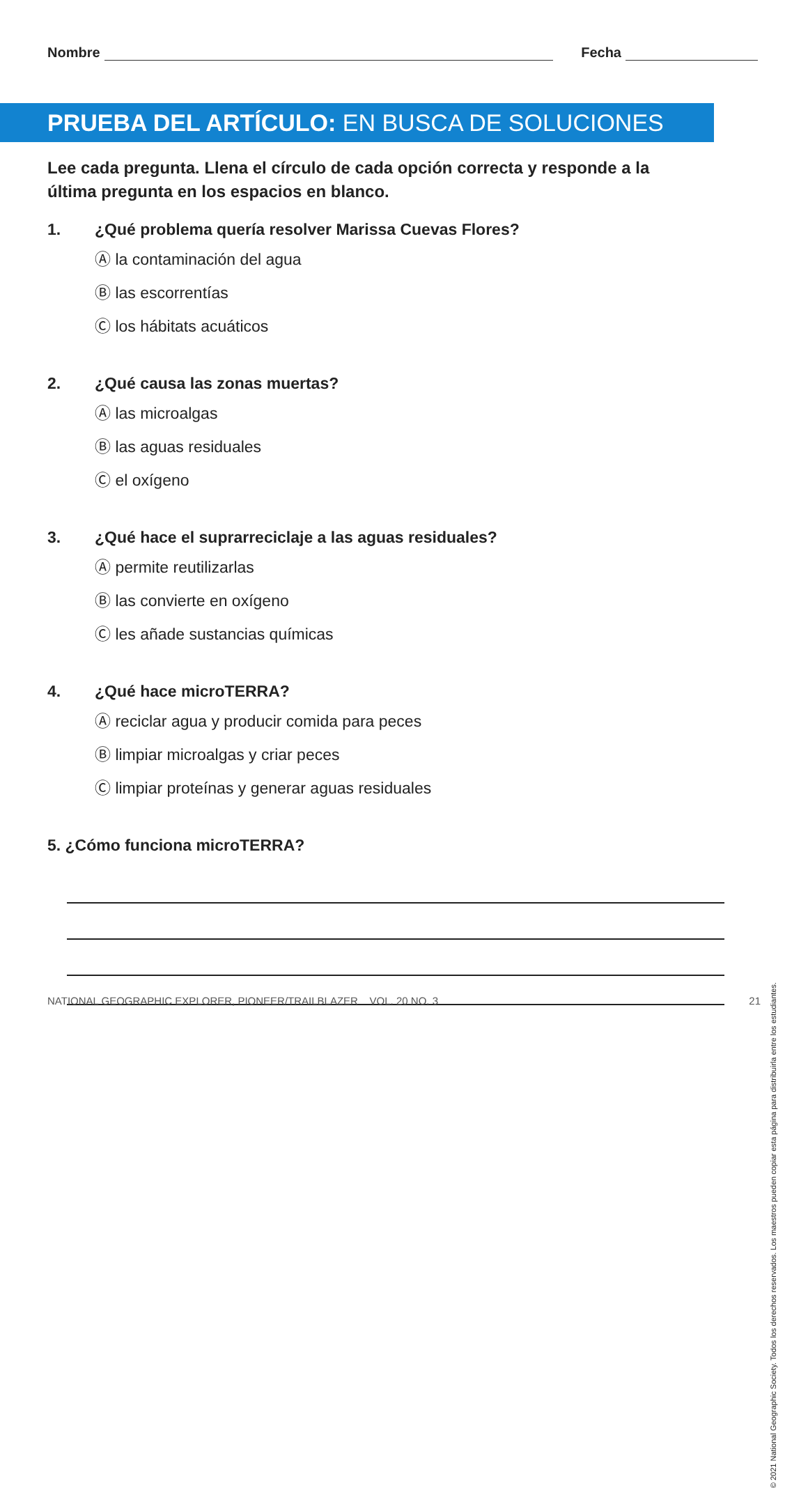Nombre
Fecha
PRUEBA DEL ARTÍCULO: EN BUSCA DE SOLUCIONES
Lee cada pregunta. Llena el círculo de cada opción correcta y responde a la última pregunta en los espacios en blanco.
1. ¿Qué problema quería resolver Marissa Cuevas Flores?
Ⓐ la contaminación del agua
Ⓑ las escorrentías
Ⓒ los hábitats acuáticos
2. ¿Qué causa las zonas muertas?
Ⓐ las microalgas
Ⓑ las aguas residuales
Ⓒ el oxígeno
3. ¿Qué hace el suprarreciclaje a las aguas residuales?
Ⓐ permite reutilizarlas
Ⓑ las convierte en oxígeno
Ⓒ les añade sustancias químicas
4. ¿Qué hace microTERRA?
Ⓐ reciclar agua y producir comida para peces
Ⓑ limpiar microalgas y criar peces
Ⓒ limpiar proteínas y generar aguas residuales
5. ¿Cómo funciona microTERRA?
© 2021 National Geographic Society. Todos los derechos reservados. Los maestros pueden copiar esta página para distribuirla entre los estudiantes.
NATIONAL GEOGRAPHIC EXPLORER, PIONEER/TRAILBLAZER VOL. 20 NO. 3 21